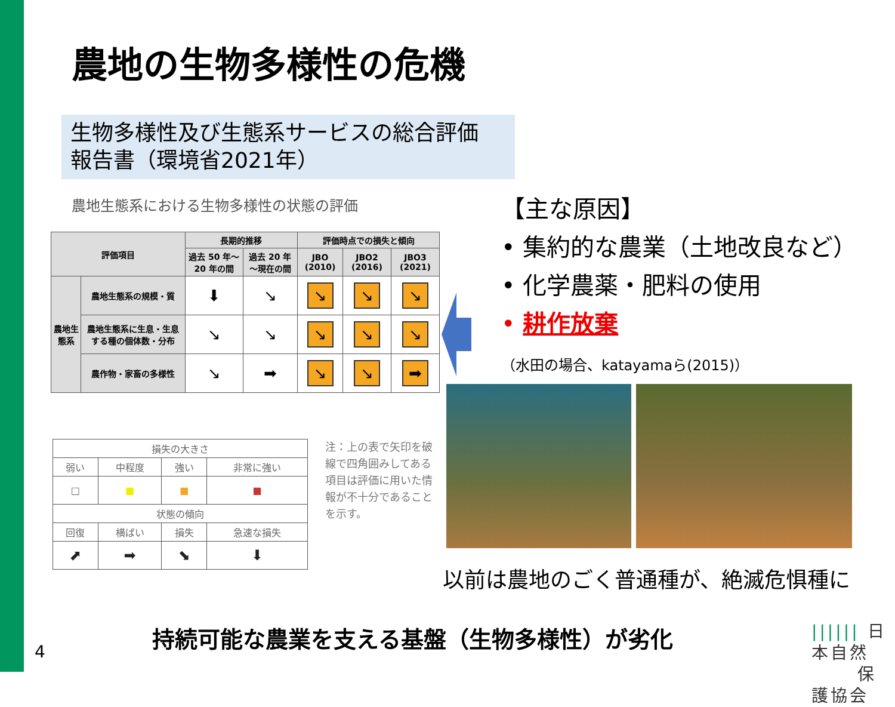農地の生物多様性の危機
生物多様性及び生態系サービスの総合評価
報告書（環境省2021年）
農地生態系における生物多様性の状態の評価
| 評価項目 | | 長期的推移 | | 評価時点での損失と傾向 | | |
| --- | --- | --- | --- | --- | --- | --- |
| | | 過去 50 年～20 年の間 | 過去 20 年～現在の間 | JBO (2010) | JBO2 (2016) | JBO3 (2021) |
| 農地生態系 | 農地生態系の規模・質 | ⬇ | ↘ | ↘ | ↘ | ↘ |
| | 農地生態系に生息・生息する種の個体数・分布 | ↘ | ↘ | ↘ | ↘ | ↘ |
| | 農作物・家畜の多様性 | ↘ | ➡ | ↘ | ↘ | ➡ |
| 損失の大きさ | | | |
| 弱い | 中程度 | 強い | 非常に強い |
| □ | ■ | ■ | ■ |
| 状態の傾向 | | | |
| 回復 | 横ばい | 損失 | 急速な損失 |
| ⬈ | ➡ | ⬊ | ⬇ |
注：上の表で矢印を破線で四角囲みしてある項目は評価に用いた情報が不十分であることを示す。
【主な原因】
• 集約的な農業（土地改良など）
• 化学農薬・肥料の使用
• 耕作放棄
（水田の場合、katayamaら(2015)）
以前は農地のごく普通種が、絶滅危惧種に
持続可能な農業を支える基盤（生物多様性）が劣化
4
|||||| 日本自然
保護協会